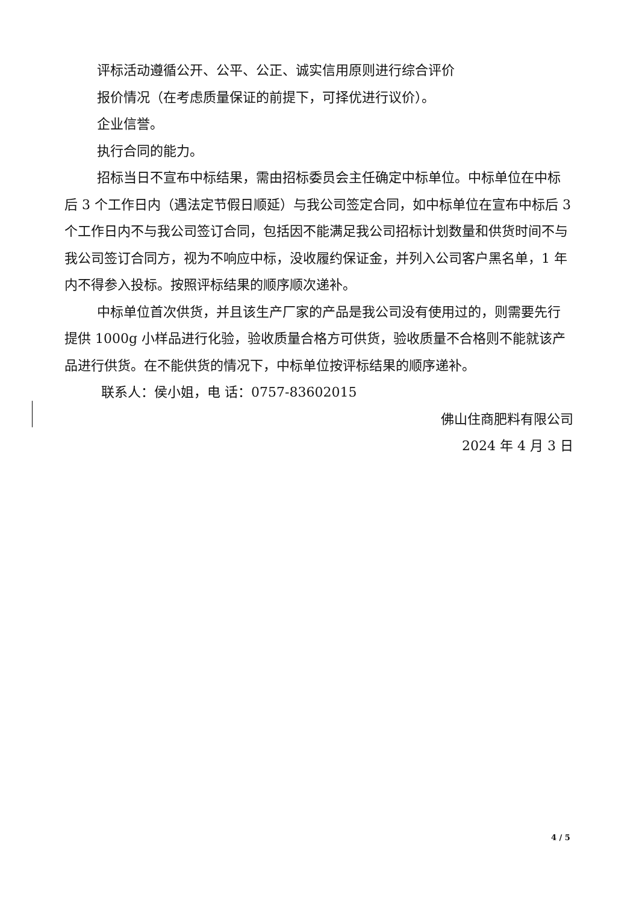评标活动遵循公开、公平、公正、诚实信用原则进行综合评价
报价情况（在考虑质量保证的前提下，可择优进行议价）。
企业信誉。
执行合同的能力。
招标当日不宣布中标结果，需由招标委员会主任确定中标单位。中标单位在中标后 3 个工作日内（遇法定节假日顺延）与我公司签定合同，如中标单位在宣布中标后 3 个工作日内不与我公司签订合同，包括因不能满足我公司招标计划数量和供货时间不与我公司签订合同方，视为不响应中标，没收履约保证金，并列入公司客户黑名单，1 年内不得参入投标。按照评标结果的顺序顺次递补。
中标单位首次供货，并且该生产厂家的产品是我公司没有使用过的，则需要先行提供 1000g 小样品进行化验，验收质量合格方可供货，验收质量不合格则不能就该产品进行供货。在不能供货的情况下，中标单位按评标结果的顺序递补。
联系人：侯小姐，电 话：0757-83602015
佛山住商肥料有限公司
2024 年 4 月 3 日
4 / 5